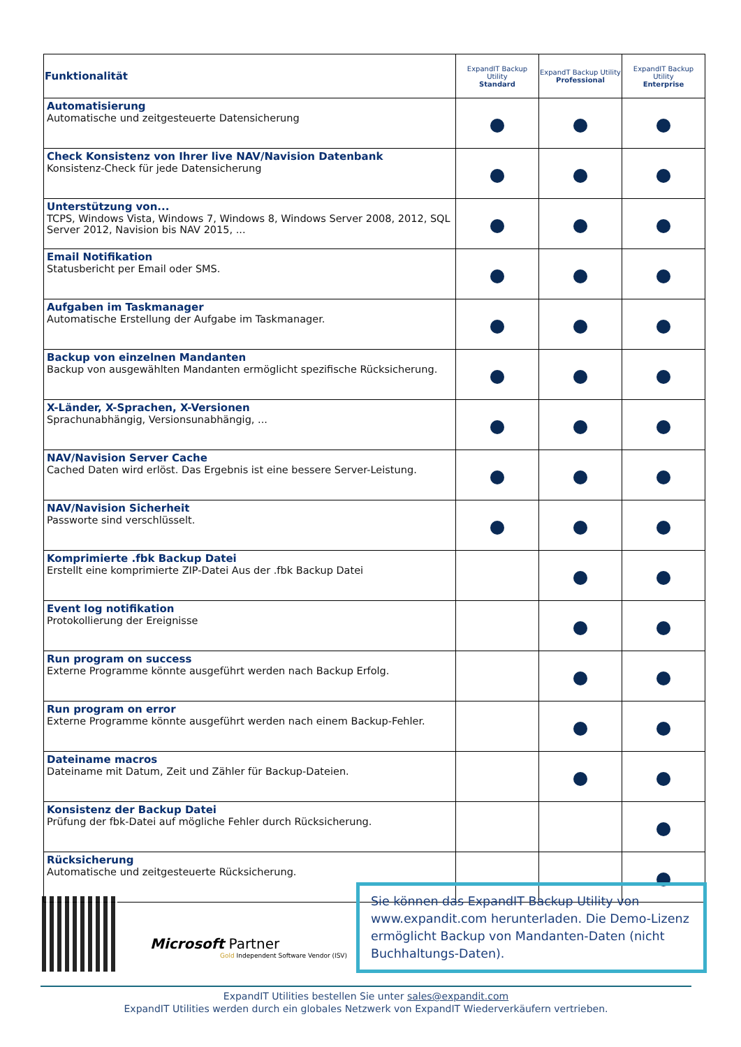| Funktionalität | ExpandIT Backup Utility Standard | ExpandT Backup Utility Professional | ExpandIT Backup Utility Enterprise |
| --- | --- | --- | --- |
| Automatisierung Automatische und zeitgesteuerte Datensicherung | | | |
| Check Konsistenz von Ihrer live NAV/Navision Datenbank Konsistenz-Check für jede Datensicherung | | | |
| Unterstützung von... TCPS, Windows Vista, Windows 7, Windows 8, Windows Server 2008, 2012, SQL Server 2012, Navision bis NAV 2015, ... | | | |
| Email Notifikation Statusbericht per Email oder SMS. | | | |
| Aufgaben im Taskmanager Automatische Erstellung der Aufgabe im Taskmanager. | | | |
| Backup von einzelnen Mandanten Backup von ausgewählten Mandanten ermöglicht spezifische Rücksicherung. | | | |
| X-Länder, X-Sprachen, X-Versionen Sprachunabhängig, Versionsunabhängig, ... | | | |
| NAV/Navision Server Cache Cached Daten wird erlöst. Das Ergebnis ist eine bessere Server-Leistung. | | | |
| NAV/Navision Sicherheit Passworte sind verschlüsselt. | | | |
| Komprimierte .fbk Backup Datei Erstellt eine komprimierte ZIP-Datei Aus der .fbk Backup Datei | | | |
| Event log notifikation Protokollierung der Ereignisse | | | |
| Run program on success Externe Programme könnte ausgeführt werden nach Backup Erfolg. | | | |
| Run program on error Externe Programme könnte ausgeführt werden nach einem Backup-Fehler. | | | |
| Dateiname macros Dateiname mit Datum, Zeit und Zähler für Backup-Dateien. | | | |
| Konsistenz der Backup Datei Prüfung der fbk-Datei auf mögliche Fehler durch Rücksicherung. | | | |
| Rücksicherung Automatische und zeitgesteuerte Rücksicherung. | | | |
Microsoft Partner
Gold Independent Software Vendor (ISV)
Sie können das ExpandIT Backup Utility von www.expandit.com herunterladen. Die Demo-Lizenz ermöglicht Backup von Mandanten-Daten (nicht Buchhaltungs-Daten).
ExpandIT Utilities bestellen Sie unter sales@expandit.com
ExpandIT Utilities werden durch ein globales Netzwerk von ExpandIT Wiederverkäufern vertrieben.